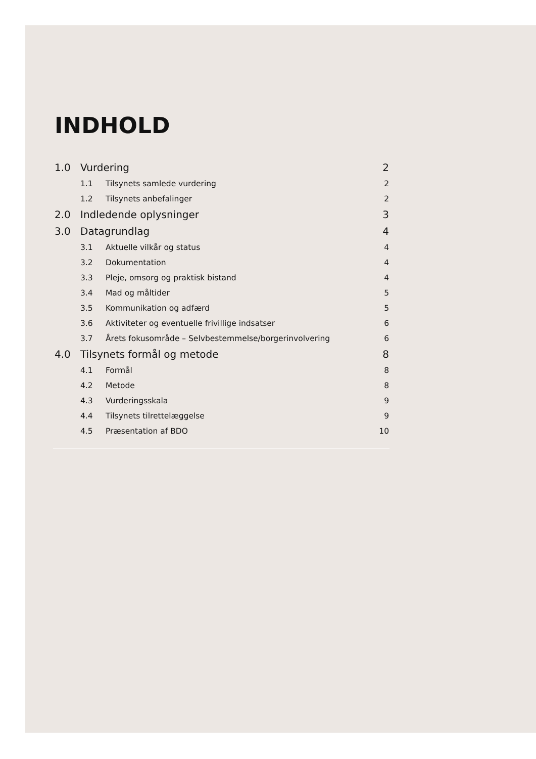INDHOLD
1.0 Vurdering 2
1.1 Tilsynets samlede vurdering 2
1.2 Tilsynets anbefalinger 2
2.0 Indledende oplysninger 3
3.0 Datagrundlag 4
3.1 Aktuelle vilkår og status 4
3.2 Dokumentation 4
3.3 Pleje, omsorg og praktisk bistand 4
3.4 Mad og måltider 5
3.5 Kommunikation og adfærd 5
3.6 Aktiviteter og eventuelle frivillige indsatser 6
3.7 Årets fokusområde – Selvbestemmelse/borgerinvolvering 6
4.0 Tilsynets formål og metode 8
4.1 Formål 8
4.2 Metode 8
4.3 Vurderingsskala 9
4.4 Tilsynets tilrettelæggelse 9
4.5 Præsentation af BDO 10